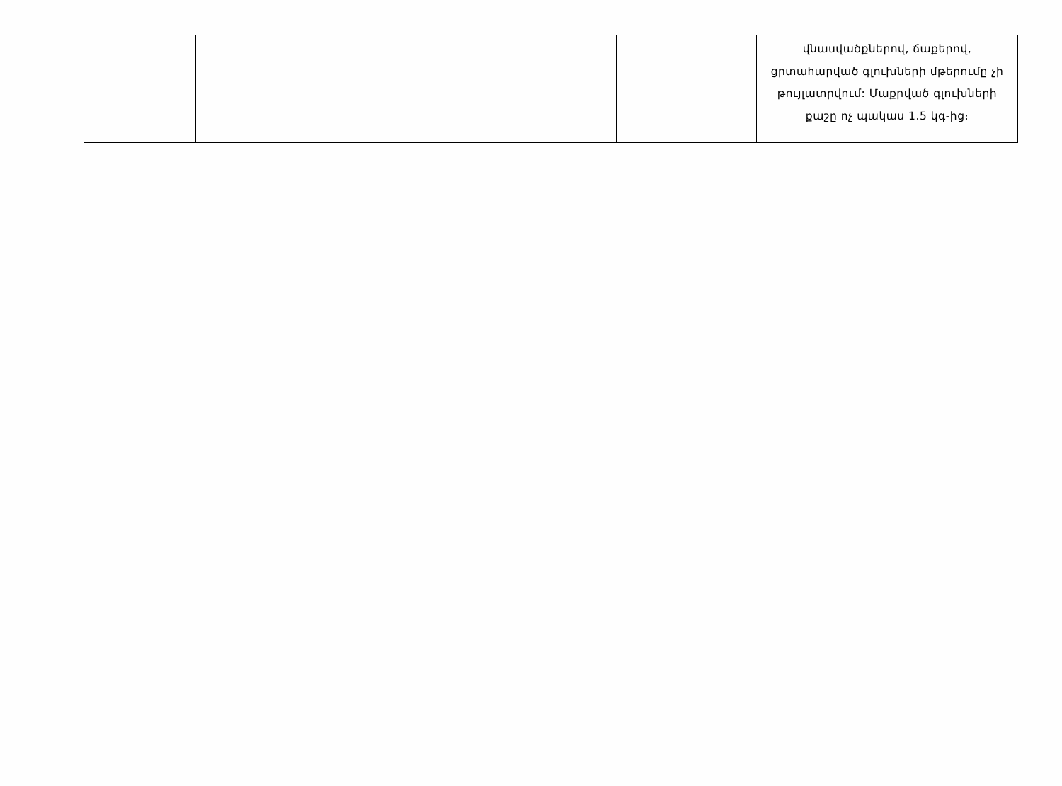| | | | | | վնասվածքներով, ճաքերով, ցրտահարված գլուխների մթերումը չի թույլատրվում: Մաքրված գլուխների քաշը ոչ պակաս 1.5 կգ-ից։ |